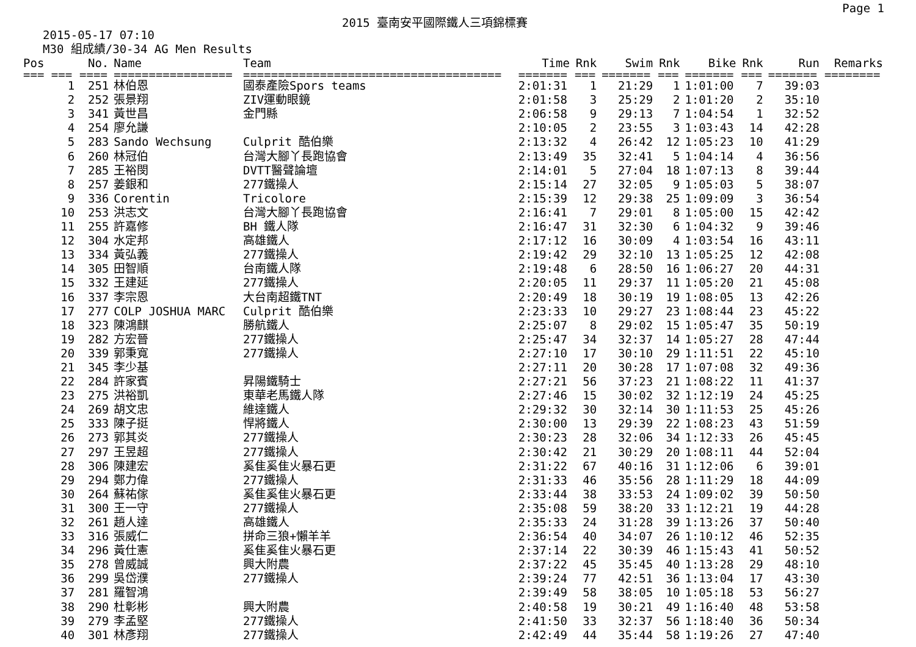2015 臺南安平國際鐵人三項錦標賽 Page 1
2015-05-17 07:10
M30 組成績/30-34 AG Men Results
| Pos | No. | Name | Team | Time | Rnk | Swim | Rnk | Bike | Rnk | Run | Remarks |
| --- | --- | --- | --- | --- | --- | --- | --- | --- | --- | --- | --- |
| === === | ==== | ================= | ===================================== | ======= | === | ======= | === | ======= | === | ======= | ======== |
| 1 | 251 | 林伯恩 | 國泰產險Spors teams | 2:01:31 | 1 | 21:29 | 1 | 1:01:00 | 7 | 39:03 | |
| 2 | 252 | 張景翔 | ZIV運動眼鏡 | 2:01:58 | 3 | 25:29 | 2 | 1:01:20 | 2 | 35:10 | |
| 3 | 341 | 黃世昌 | 金門縣 | 2:06:58 | 9 | 29:13 | 7 | 1:04:54 | 1 | 32:52 | |
| 4 | 254 | 廖允謙 | | 2:10:05 | 2 | 23:55 | 3 | 1:03:43 | 14 | 42:28 | |
| 5 | 283 | Sando Wechsung | Culprit 酷伯樂 | 2:13:32 | 4 | 26:42 | 12 | 1:05:23 | 10 | 41:29 | |
| 6 | 260 | 林冠伯 | 台灣大腳丫長跑協會 | 2:13:49 | 35 | 32:41 | 5 | 1:04:14 | 4 | 36:56 | |
| 7 | 285 | 王裕閔 | DVTT醫聲論壇 | 2:14:01 | 5 | 27:04 | 18 | 1:07:13 | 8 | 39:44 | |
| 8 | 257 | 姜銀和 | 277鐵操人 | 2:15:14 | 27 | 32:05 | 9 | 1:05:03 | 5 | 38:07 | |
| 9 | 336 | Corentin | Tricolore | 2:15:39 | 12 | 29:38 | 25 | 1:09:09 | 3 | 36:54 | |
| 10 | 253 | 洪志文 | 台灣大腳丫長跑協會 | 2:16:41 | 7 | 29:01 | 8 | 1:05:00 | 15 | 42:42 | |
| 11 | 255 | 許嘉修 | BH 鐵人隊 | 2:16:47 | 31 | 32:30 | 6 | 1:04:32 | 9 | 39:46 | |
| 12 | 304 | 水定邦 | 高雄鐵人 | 2:17:12 | 16 | 30:09 | 4 | 1:03:54 | 16 | 43:11 | |
| 13 | 334 | 黃弘義 | 277鐵操人 | 2:19:42 | 29 | 32:10 | 13 | 1:05:25 | 12 | 42:08 | |
| 14 | 305 | 田智順 | 台南鐵人隊 | 2:19:48 | 6 | 28:50 | 16 | 1:06:27 | 20 | 44:31 | |
| 15 | 332 | 王建延 | 277鐵操人 | 2:20:05 | 11 | 29:37 | 11 | 1:05:20 | 21 | 45:08 | |
| 16 | 337 | 李宗恩 | 大台南超鐵TNT | 2:20:49 | 18 | 30:19 | 19 | 1:08:05 | 13 | 42:26 | |
| 17 | 277 | COLP JOSHUA MARC | Culprit 酷伯樂 | 2:23:33 | 10 | 29:27 | 23 | 1:08:44 | 23 | 45:22 | |
| 18 | 323 | 陳鴻麒 | 勝航鐵人 | 2:25:07 | 8 | 29:02 | 15 | 1:05:47 | 35 | 50:19 | |
| 19 | 282 | 方宏晉 | 277鐵操人 | 2:25:47 | 34 | 32:37 | 14 | 1:05:27 | 28 | 47:44 | |
| 20 | 339 | 郭秉寬 | 277鐵操人 | 2:27:10 | 17 | 30:10 | 29 | 1:11:51 | 22 | 45:10 | |
| 21 | 345 | 李少基 | | 2:27:11 | 20 | 30:28 | 17 | 1:07:08 | 32 | 49:36 | |
| 22 | 284 | 許家賓 | 昇陽鐵騎士 | 2:27:21 | 56 | 37:23 | 21 | 1:08:22 | 11 | 41:37 | |
| 23 | 275 | 洪裕凱 | 東華老馬鐵人隊 | 2:27:46 | 15 | 30:02 | 32 | 1:12:19 | 24 | 45:25 | |
| 24 | 269 | 胡文忠 | 維達鐵人 | 2:29:32 | 30 | 32:14 | 30 | 1:11:53 | 25 | 45:26 | |
| 25 | 333 | 陳子挺 | 悍將鐵人 | 2:30:00 | 13 | 29:39 | 22 | 1:08:23 | 43 | 51:59 | |
| 26 | 273 | 郭其炎 | 277鐵操人 | 2:30:23 | 28 | 32:06 | 34 | 1:12:33 | 26 | 45:45 | |
| 27 | 297 | 王昱超 | 277鐵操人 | 2:30:42 | 21 | 30:29 | 20 | 1:08:11 | 44 | 52:04 | |
| 28 | 306 | 陳建宏 | 奚隹奚隹火暴石更 | 2:31:22 | 67 | 40:16 | 31 | 1:12:06 | 6 | 39:01 | |
| 29 | 294 | 鄭力偉 | 277鐵操人 | 2:31:33 | 46 | 35:56 | 28 | 1:11:29 | 18 | 44:09 | |
| 30 | 264 | 蘇祐傢 | 奚隹奚隹火暴石更 | 2:33:44 | 38 | 33:53 | 24 | 1:09:02 | 39 | 50:50 | |
| 31 | 300 | 王一守 | 277鐵操人 | 2:35:08 | 59 | 38:20 | 33 | 1:12:21 | 19 | 44:28 | |
| 32 | 261 | 趙人達 | 高雄鐵人 | 2:35:33 | 24 | 31:28 | 39 | 1:13:26 | 37 | 50:40 | |
| 33 | 316 | 張威仁 | 拼命三狼+懶羊羊 | 2:36:54 | 40 | 34:07 | 26 | 1:10:12 | 46 | 52:35 | |
| 34 | 296 | 黃仕憲 | 奚隹奚隹火暴石更 | 2:37:14 | 22 | 30:39 | 46 | 1:15:43 | 41 | 50:52 | |
| 35 | 278 | 曾威誠 | 興大附農 | 2:37:22 | 45 | 35:45 | 40 | 1:13:28 | 29 | 48:10 | |
| 36 | 299 | 吳岱濮 | 277鐵操人 | 2:39:24 | 77 | 42:51 | 36 | 1:13:04 | 17 | 43:30 | |
| 37 | 281 | 羅智鴻 | | 2:39:49 | 58 | 38:05 | 10 | 1:05:18 | 53 | 56:27 | |
| 38 | 290 | 杜彰彬 | 興大附農 | 2:40:58 | 19 | 30:21 | 49 | 1:16:40 | 48 | 53:58 | |
| 39 | 279 | 李孟堅 | 277鐵操人 | 2:41:50 | 33 | 32:37 | 56 | 1:18:40 | 36 | 50:34 | |
| 40 | 301 | 林彥翔 | 277鐵操人 | 2:42:49 | 44 | 35:44 | 58 | 1:19:26 | 27 | 47:40 | |